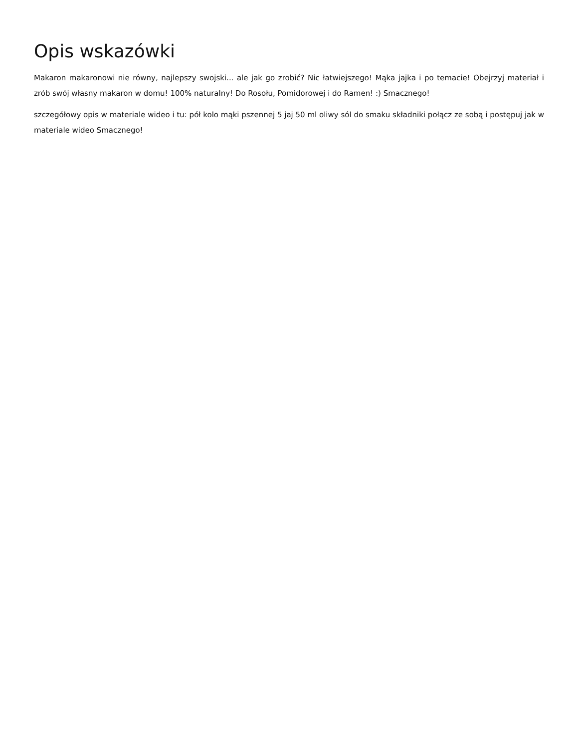Opis wskazówki
Makaron makaronowi nie równy, najlepszy swojski... ale jak go zrobić? Nic łatwiejszego! Mąka jajka i po temacie! Obejrzyj materiał i zrób swój własny makaron w domu! 100% naturalny! Do Rosołu, Pomidorowej i do Ramen! :) Smacznego!
szczegółowy opis w materiale wideo i tu: pół kolo mąki pszennej 5 jaj 50 ml oliwy sól do smaku składniki połącz ze sobą i postępuj jak w materiale wideo Smacznego!